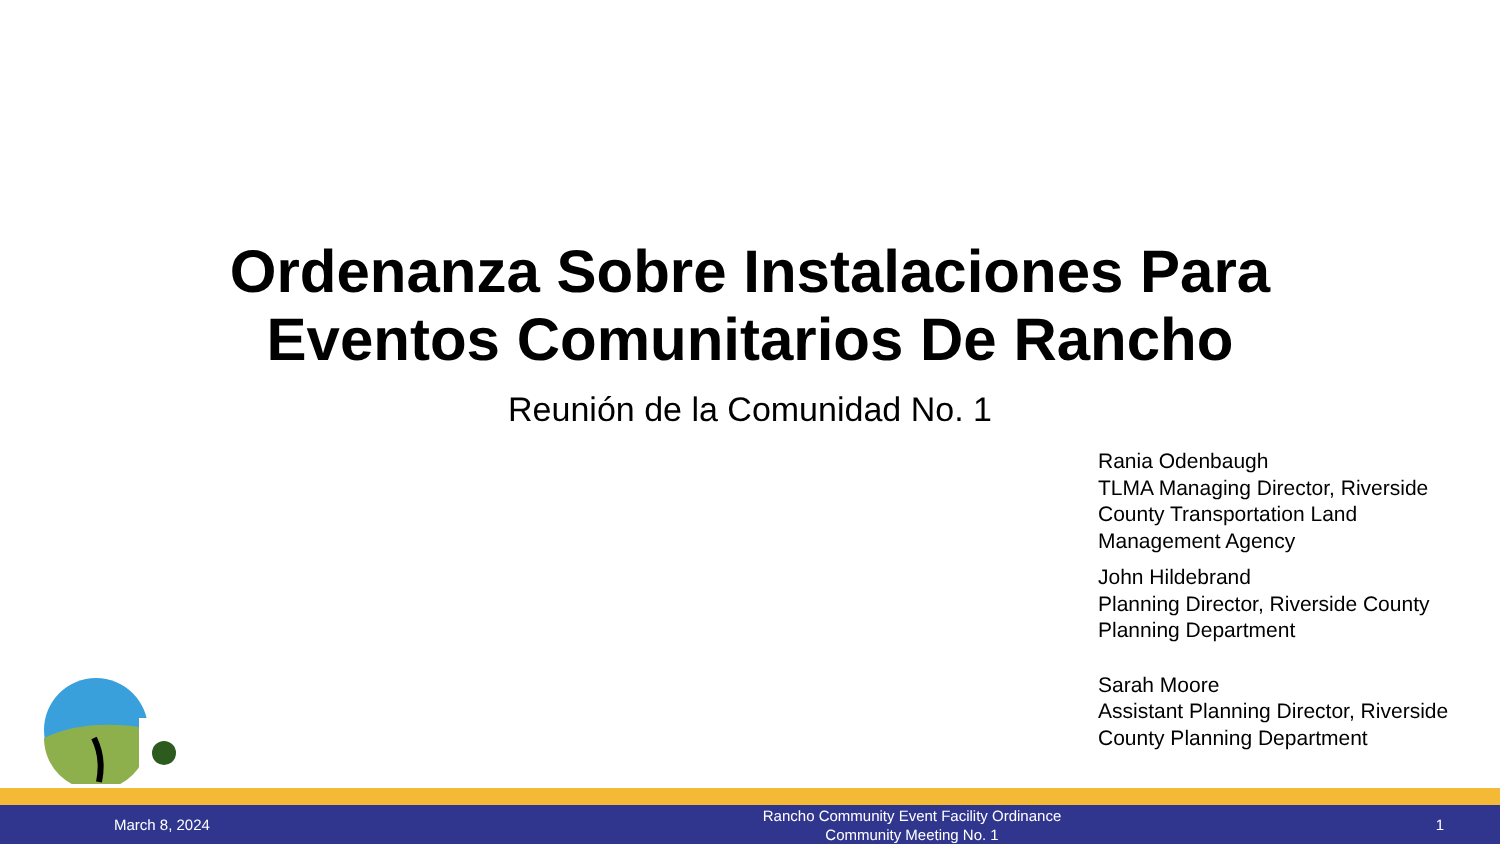Ordenanza Sobre Instalaciones Para
Eventos Comunitarios De Rancho
Reunión de la Comunidad No. 1
Rania Odenbaugh
TLMA Managing Director, Riverside County Transportation Land Management Agency
John Hildebrand
Planning Director, Riverside County Planning Department
Sarah Moore
Assistant Planning Director, Riverside County Planning Department
March 8, 2024
Rancho Community Event Facility Ordinance
Community Meeting No. 1
1